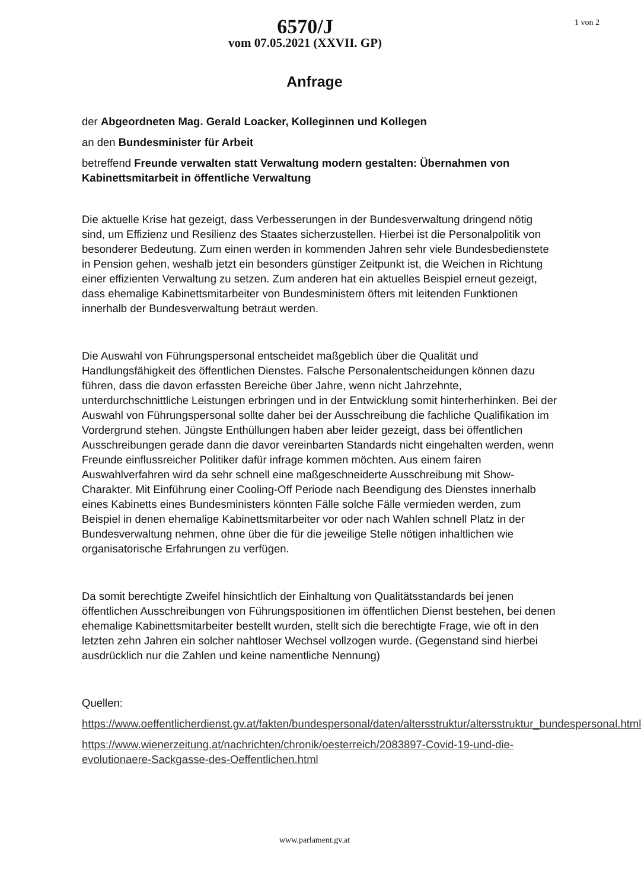6570/J
vom 07.05.2021 (XXVII. GP)
1 von 2
Anfrage
der Abgeordneten Mag. Gerald Loacker, Kolleginnen und Kollegen
an den Bundesminister für Arbeit
betreffend Freunde verwalten statt Verwaltung modern gestalten: Übernahmen von Kabinettsmitarbeit in öffentliche Verwaltung
Die aktuelle Krise hat gezeigt, dass Verbesserungen in der Bundesverwaltung dringend nötig sind, um Effizienz und Resilienz des Staates sicherzustellen. Hierbei ist die Personalpolitik von besonderer Bedeutung. Zum einen werden in kommenden Jahren sehr viele Bundesbedienstete in Pension gehen, weshalb jetzt ein besonders günstiger Zeitpunkt ist, die Weichen in Richtung einer effizienten Verwaltung zu setzen. Zum anderen hat ein aktuelles Beispiel erneut gezeigt, dass ehemalige Kabinettsmitarbeiter von Bundesministern öfters mit leitenden Funktionen innerhalb der Bundesverwaltung betraut werden.
Die Auswahl von Führungspersonal entscheidet maßgeblich über die Qualität und Handlungsfähigkeit des öffentlichen Dienstes. Falsche Personalentscheidungen können dazu führen, dass die davon erfassten Bereiche über Jahre, wenn nicht Jahrzehnte, unterdurchschnittliche Leistungen erbringen und in der Entwicklung somit hinterherhinken. Bei der Auswahl von Führungspersonal sollte daher bei der Ausschreibung die fachliche Qualifikation im Vordergrund stehen. Jüngste Enthüllungen haben aber leider gezeigt, dass bei öffentlichen Ausschreibungen gerade dann die davor vereinbarten Standards nicht eingehalten werden, wenn Freunde einflussreicher Politiker dafür infrage kommen möchten. Aus einem fairen Auswahlverfahren wird da sehr schnell eine maßgeschneiderte Ausschreibung mit Show-Charakter. Mit Einführung einer Cooling-Off Periode nach Beendigung des Dienstes innerhalb eines Kabinetts eines Bundesministers könnten Fälle solche Fälle vermieden werden, zum Beispiel in denen ehemalige Kabinettsmitarbeiter vor oder nach Wahlen schnell Platz in der Bundesverwaltung nehmen, ohne über die für die jeweilige Stelle nötigen inhaltlichen wie organisatorische Erfahrungen zu verfügen.
Da somit berechtigte Zweifel hinsichtlich der Einhaltung von Qualitätsstandards bei jenen öffentlichen Ausschreibungen von Führungspositionen im öffentlichen Dienst bestehen, bei denen ehemalige Kabinettsmitarbeiter bestellt wurden, stellt sich die berechtigte Frage, wie oft in den letzten zehn Jahren ein solcher nahtloser Wechsel vollzogen wurde. (Gegenstand sind hierbei ausdrücklich nur die Zahlen und keine namentliche Nennung)
Quellen:
https://www.oeffentlicherdienst.gv.at/fakten/bundespersonal/daten/altersstruktur/altersstruktur_bundespersonal.html
https://www.wienerzeitung.at/nachrichten/chronik/oesterreich/2083897-Covid-19-und-die-evolutionaere-Sackgasse-des-Oeffentlichen.html
www.parlament.gv.at